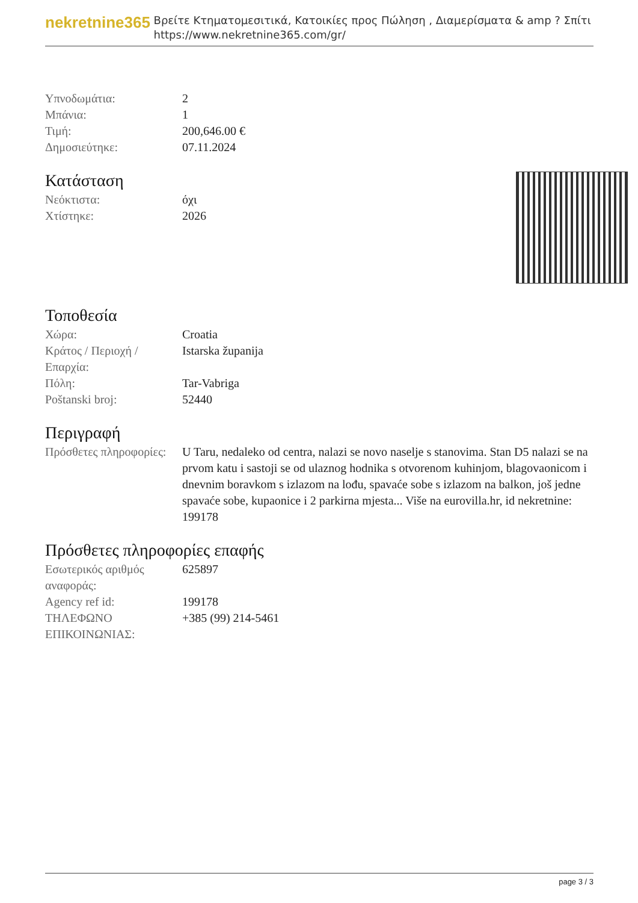nekretnine365
Βρείτε Κτηματομεσιτικά, Κατοικίες προς Πώληση , Διαμερίσματα & amp ? Σπίτι
https://www.nekretnine365.com/gr/
| Υπνοδωμάτια: | 2 |
| Μπάνια: | 1 |
| Τιμή: | 200,646.00 € |
| Δημοσιεύτηκε: | 07.11.2024 |
Κατάσταση
| Νεόκτιστα: | όχι |
| Χτίστηκε: | 2026 |
Τοποθεσία
| Χώρα: | Croatia |
| Κράτος / Περιοχή / Επαρχία: | Istarska županija |
| Πόλη: | Tar-Vabriga |
| Poštanski broj: | 52440 |
Περιγραφή
| Πρόσθετες πληροφορίες: | U Taru, nedaleko od centra, nalazi se novo naselje s stanovima. Stan D5 nalazi se na prvom katu i sastoji se od ulaznog hodnika s otvorenom kuhinjom, blagovaonicom i dnevnim boravkom s izlazom na lođu, spavaće sobe s izlazom na balkon, još jedne spavaće sobe, kupaonice i 2 parkirna mjesta... Više na eurovilla.hr, id nekretnine: 199178 |
Πρόσθετες πληροφορίες επαφής
| Εσωτερικός αριθμός αναφοράς: | 625897 |
| Agency ref id: | 199178 |
| ΤΗΛΕΦΩΝΟ ΕΠΙΚΟΙΝΩΝΙΑΣ: | +385 (99) 214-5461 |
page 3 / 3